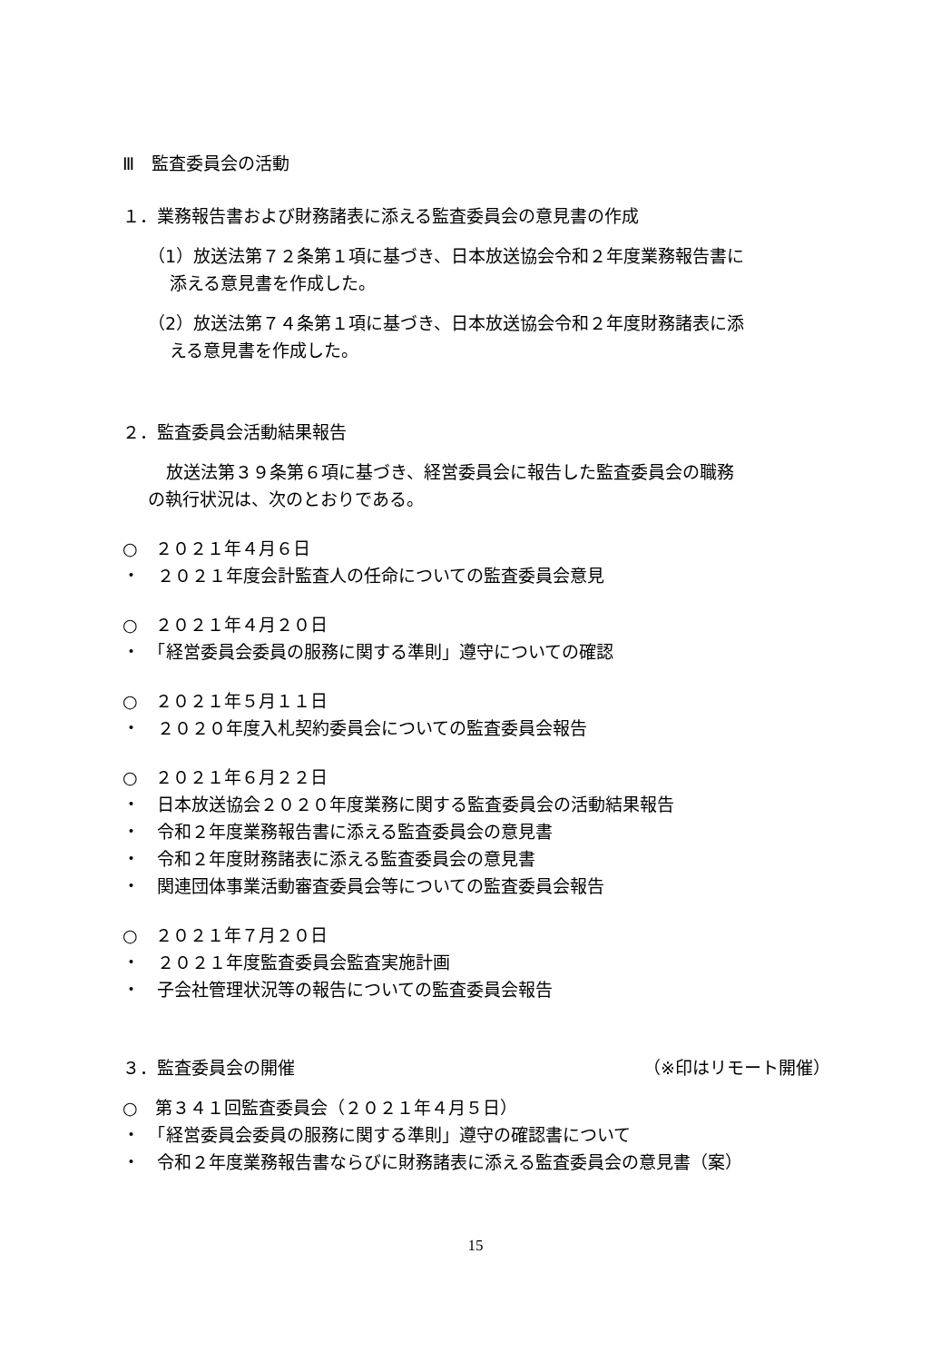Ⅲ　監査委員会の活動
１．業務報告書および財務諸表に添える監査委員会の意見書の作成
（1）放送法第７２条第１項に基づき、日本放送協会令和２年度業務報告書に
添える意見書を作成した。
（2）放送法第７４条第１項に基づき、日本放送協会令和２年度財務諸表に添
える意見書を作成した。
２．監査委員会活動結果報告
放送法第３９条第６項に基づき、経営委員会に報告した監査委員会の職務
の執行状況は、次のとおりである。
○　２０２１年４月６日
・　２０２１年度会計監査人の任命についての監査委員会意見
○　２０２１年４月２０日
・　「経営委員会委員の服務に関する準則」遵守についての確認
○　２０２１年５月１１日
・　２０２０年度入札契約委員会についての監査委員会報告
○　２０２１年６月２２日
・　日本放送協会２０２０年度業務に関する監査委員会の活動結果報告
・　令和２年度業務報告書に添える監査委員会の意見書
・　令和２年度財務諸表に添える監査委員会の意見書
・　関連団体事業活動審査委員会等についての監査委員会報告
○　２０２１年７月２０日
・　２０２１年度監査委員会監査実施計画
・　子会社管理状況等の報告についての監査委員会報告
３．監査委員会の開催 （※印はリモート開催）
○　第３４１回監査委員会（２０２１年４月５日）
・　「経営委員会委員の服務に関する準則」遵守の確認書について
・　令和２年度業務報告書ならびに財務諸表に添える監査委員会の意見書（案）
15